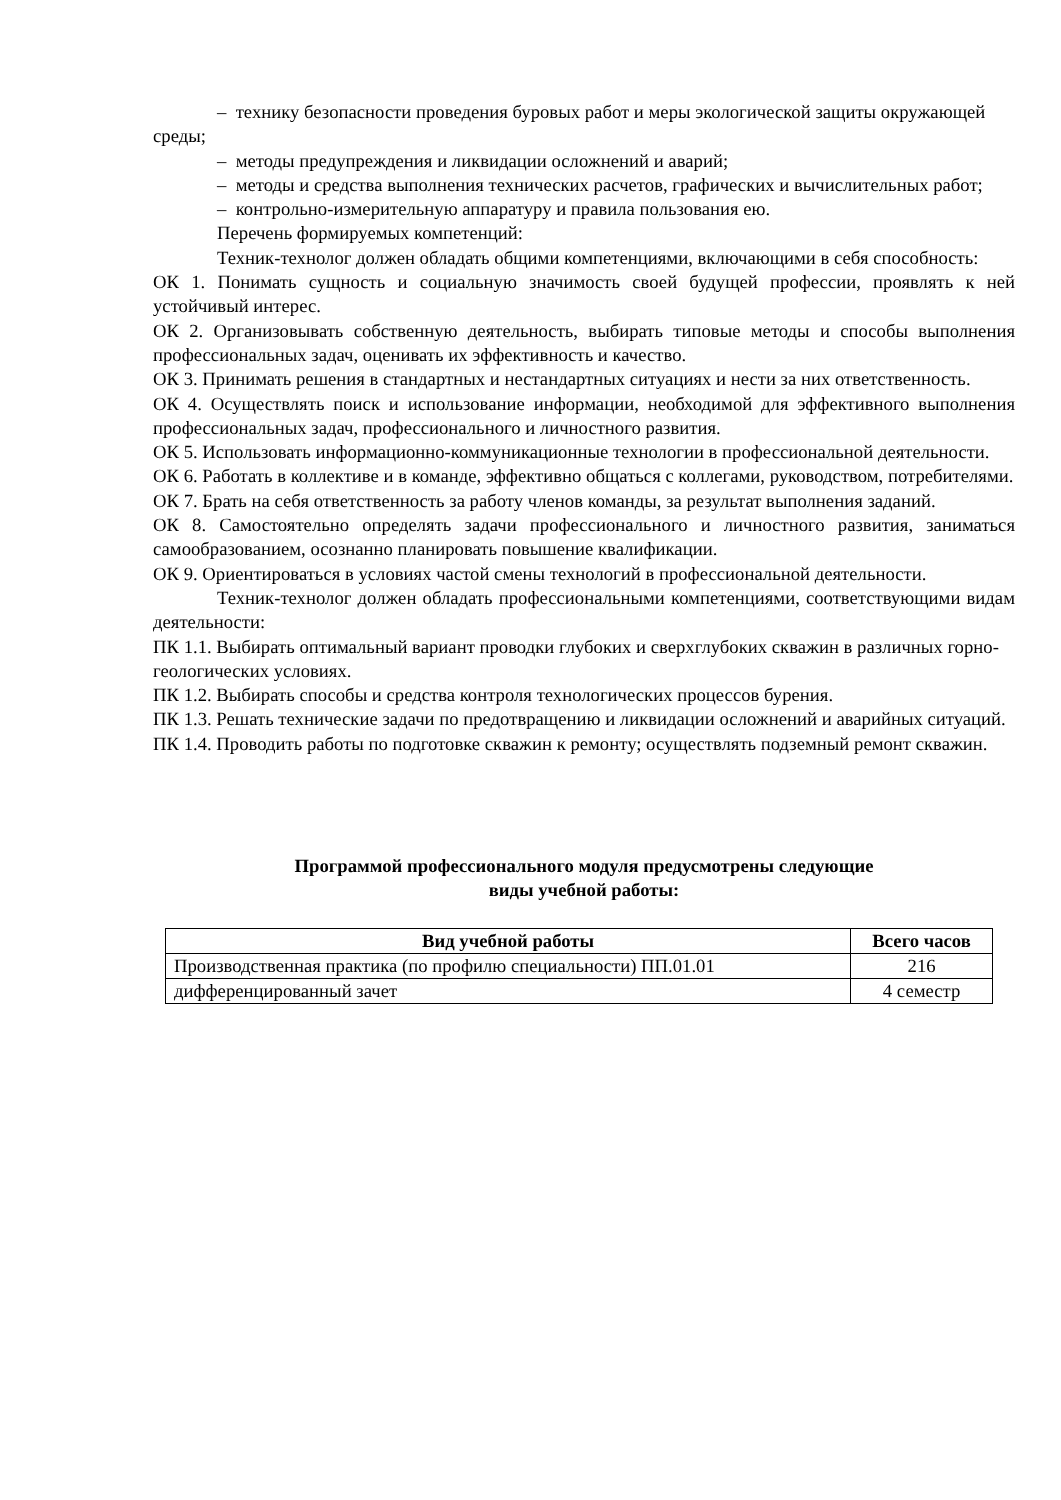– технику безопасности проведения буровых работ и меры экологической защиты окружающей среды;
– методы предупреждения и ликвидации осложнений и аварий;
– методы и средства выполнения технических расчетов, графических и вычислительных работ;
– контрольно-измерительную аппаратуру и правила пользования ею.
Перечень формируемых компетенций:
Техник-технолог должен обладать общими компетенциями, включающими в себя способность:
ОК 1. Понимать сущность и социальную значимость своей будущей профессии, проявлять к ней устойчивый интерес.
ОК 2. Организовывать собственную деятельность, выбирать типовые методы и способы выполнения профессиональных задач, оценивать их эффективность и качество.
ОК 3. Принимать решения в стандартных и нестандартных ситуациях и нести за них ответственность.
ОК 4. Осуществлять поиск и использование информации, необходимой для эффективного выполнения профессиональных задач, профессионального и личностного развития.
ОК 5. Использовать информационно-коммуникационные технологии в профессиональной деятельности.
ОК 6. Работать в коллективе и в команде, эффективно общаться с коллегами, руководством, потребителями.
ОК 7. Брать на себя ответственность за работу членов команды, за результат выполнения заданий.
ОК 8. Самостоятельно определять задачи профессионального и личностного развития, заниматься самообразованием, осознанно планировать повышение квалификации.
ОК 9. Ориентироваться в условиях частой смены технологий в профессиональной деятельности.
Техник-технолог должен обладать профессиональными компетенциями, соответствующими видам деятельности:
ПК 1.1. Выбирать оптимальный вариант проводки глубоких и сверхглубоких скважин в различных горно-геологических условиях.
ПК 1.2. Выбирать способы и средства контроля технологических процессов бурения.
ПК 1.3. Решать технические задачи по предотвращению и ликвидации осложнений и аварийных ситуаций.
ПК 1.4. Проводить работы по подготовке скважин к ремонту; осуществлять подземный ремонт скважин.
Программой профессионального модуля предусмотрены следующие
виды учебной работы:
| Вид учебной работы | Всего часов |
| --- | --- |
| Производственная практика (по профилю специальности) ПП.01.01 | 216 |
| дифференцированный зачет | 4 семестр |